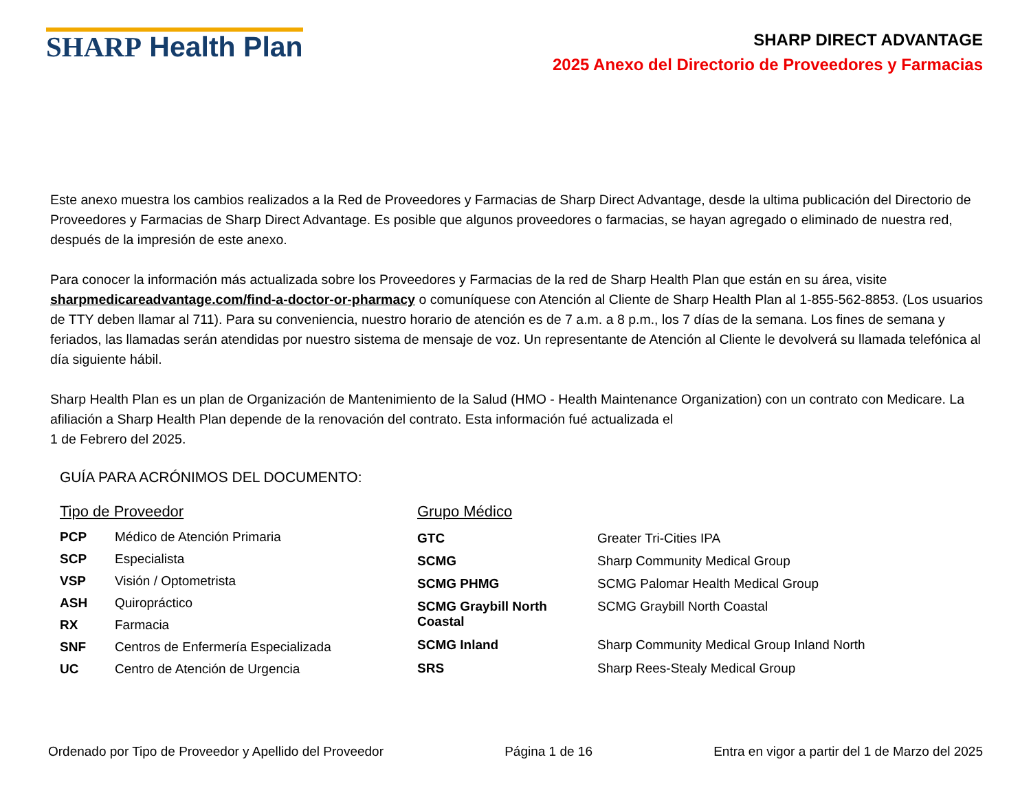SHARP Health Plan
SHARP DIRECT ADVANTAGE
2025 Anexo del Directorio de Proveedores y Farmacias
Este anexo muestra los cambios realizados a la Red de Proveedores y Farmacias de Sharp Direct Advantage, desde la ultima publicación del Directorio de Proveedores y Farmacias de Sharp Direct Advantage. Es posible que algunos proveedores o farmacias, se hayan agregado o eliminado de nuestra red, después de la impresión de este anexo.
Para conocer la información más actualizada sobre los Proveedores y Farmacias de la red de Sharp Health Plan que están en su área, visite sharpmedicareadvantage.com/find-a-doctor-or-pharmacy o comuníquese con Atención al Cliente de Sharp Health Plan al 1-855-562-8853. (Los usuarios de TTY deben llamar al 711). Para su conveniencia, nuestro horario de atención es de 7 a.m. a 8 p.m., los 7 días de la semana. Los fines de semana y feriados, las llamadas serán atendidas por nuestro sistema de mensaje de voz. Un representante de Atención al Cliente le devolverá su llamada telefónica al día siguiente hábil.
Sharp Health Plan es un plan de Organización de Mantenimiento de la Salud (HMO - Health Maintenance Organization) con un contrato con Medicare. La afiliación a Sharp Health Plan depende de la renovación del contrato. Esta información fué actualizada el
1 de Febrero del 2025.
GUÍA PARA ACRÓNIMOS DEL DOCUMENTO:
| Tipo de Proveedor | |
| PCP | Médico de Atención Primaria |
| SCP | Especialista |
| VSP | Visión / Optometrista |
| ASH | Quiropráctico |
| RX | Farmacia |
| SNF | Centros de Enfermería Especializada |
| UC | Centro de Atención de Urgencia |
| Grupo Médico | |
| GTC | Greater Tri-Cities IPA |
| SCMG | Sharp Community Medical Group |
| SCMG PHMG | SCMG Palomar Health Medical Group |
| SCMG Graybill North Coastal | SCMG Graybill North Coastal |
| SCMG Inland | Sharp Community Medical Group Inland North |
| SRS | Sharp Rees-Stealy Medical Group |
Ordenado por Tipo de Proveedor y Apellido del Proveedor Página 1 de 16 Entra en vigor a partir del 1 de Marzo del 2025